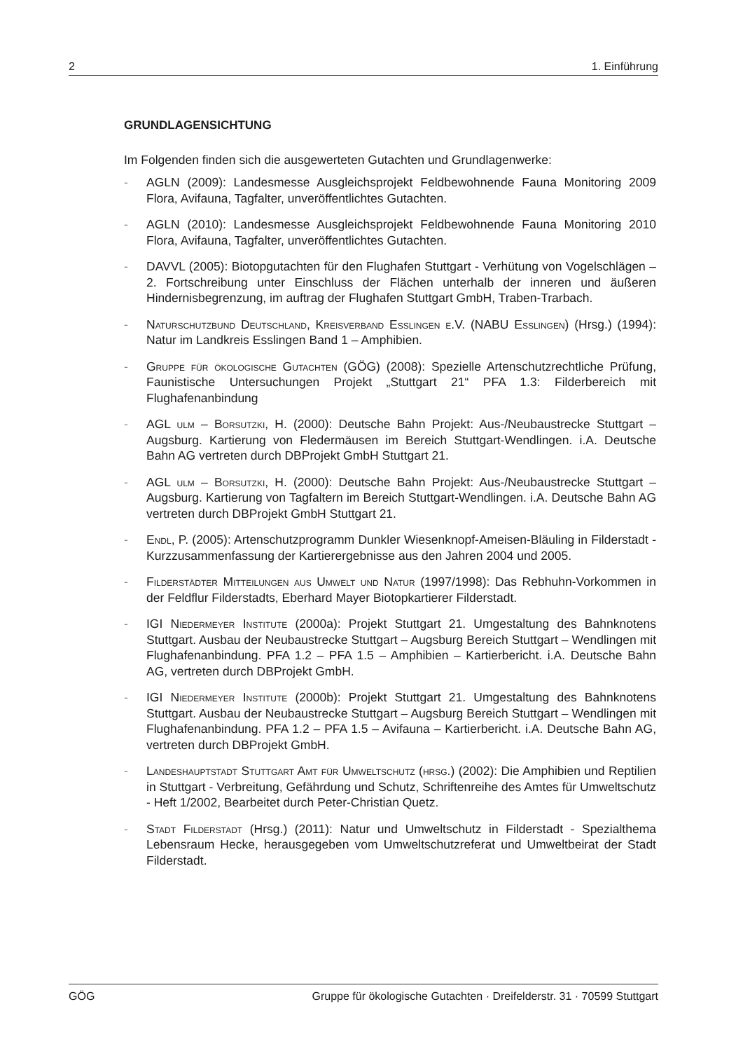2 1. Einführung
GRUNDLAGENSICHTUNG
Im Folgenden finden sich die ausgewerteten Gutachten und Grundlagenwerke:
- AGLN (2009): Landesmesse Ausgleichsprojekt Feldbewohnende Fauna Monitoring 2009 Flora, Avifauna, Tagfalter, unveröffentlichtes Gutachten.
- AGLN (2010): Landesmesse Ausgleichsprojekt Feldbewohnende Fauna Monitoring 2010 Flora, Avifauna, Tagfalter, unveröffentlichtes Gutachten.
- DAVVL (2005): Biotopgutachten für den Flughafen Stuttgart - Verhütung von Vogelschlägen – 2. Fortschreibung unter Einschluss der Flächen unterhalb der inneren und äußeren Hindernisbegrenzung, im auftrag der Flughafen Stuttgart GmbH, Traben-Trarbach.
- Naturschutzbund Deutschland, Kreisverband Esslingen e.V. (NABU Esslingen) (Hrsg.) (1994): Natur im Landkreis Esslingen Band 1 – Amphibien.
- Gruppe für ökologische Gutachten (GÖG) (2008): Spezielle Artenschutzrechtliche Prüfung, Faunistische Untersuchungen Projekt „Stuttgart 21“ PFA 1.3: Filderbereich mit Flughafenanbindung
- AGL ulm – Borsutzki, H. (2000): Deutsche Bahn Projekt: Aus-/Neubaustrecke Stuttgart – Augsburg. Kartierung von Fledermäusen im Bereich Stuttgart-Wendlingen. i.A. Deutsche Bahn AG vertreten durch DBProjekt GmbH Stuttgart 21.
- AGL ulm – Borsutzki, H. (2000): Deutsche Bahn Projekt: Aus-/Neubaustrecke Stuttgart – Augsburg. Kartierung von Tagfaltern im Bereich Stuttgart-Wendlingen. i.A. Deutsche Bahn AG vertreten durch DBProjekt GmbH Stuttgart 21.
- Endl, P. (2005): Artenschutzprogramm Dunkler Wiesenknopf-Ameisen-Bläuling in Filderstadt - Kurzzusammenfassung der Kartierergebnisse aus den Jahren 2004 und 2005.
- Filderstädter Mitteilungen aus Umwelt und Natur (1997/1998): Das Rebhuhn-Vorkommen in der Feldflur Filderstadts, Eberhard Mayer Biotopkartierer Filderstadt.
- IGI Niedermeyer Institute (2000a): Projekt Stuttgart 21. Umgestaltung des Bahnknotens Stuttgart. Ausbau der Neubaustrecke Stuttgart – Augsburg Bereich Stuttgart – Wendlingen mit Flughafenanbindung. PFA 1.2 – PFA 1.5 – Amphibien – Kartierbericht. i.A. Deutsche Bahn AG, vertreten durch DBProjekt GmbH.
- IGI Niedermeyer Institute (2000b): Projekt Stuttgart 21. Umgestaltung des Bahnknotens Stuttgart. Ausbau der Neubaustrecke Stuttgart – Augsburg Bereich Stuttgart – Wendlingen mit Flughafenanbindung. PFA 1.2 – PFA 1.5 – Avifauna – Kartierbericht. i.A. Deutsche Bahn AG, vertreten durch DBProjekt GmbH.
- Landeshauptstadt Stuttgart Amt für Umweltschutz (hrsg.) (2002): Die Amphibien und Reptilien in Stuttgart - Verbreitung, Gefährdung und Schutz, Schriftenreihe des Amtes für Umweltschutz - Heft 1/2002, Bearbeitet durch Peter-Christian Quetz.
- Stadt Filderstadt (Hrsg.) (2011): Natur und Umweltschutz in Filderstadt - Spezialthema Lebensraum Hecke, herausgegeben vom Umweltschutzreferat und Umweltbeirat der Stadt Filderstadt.
GÖG Gruppe für ökologische Gutachten · Dreifelderstr. 31 · 70599 Stuttgart